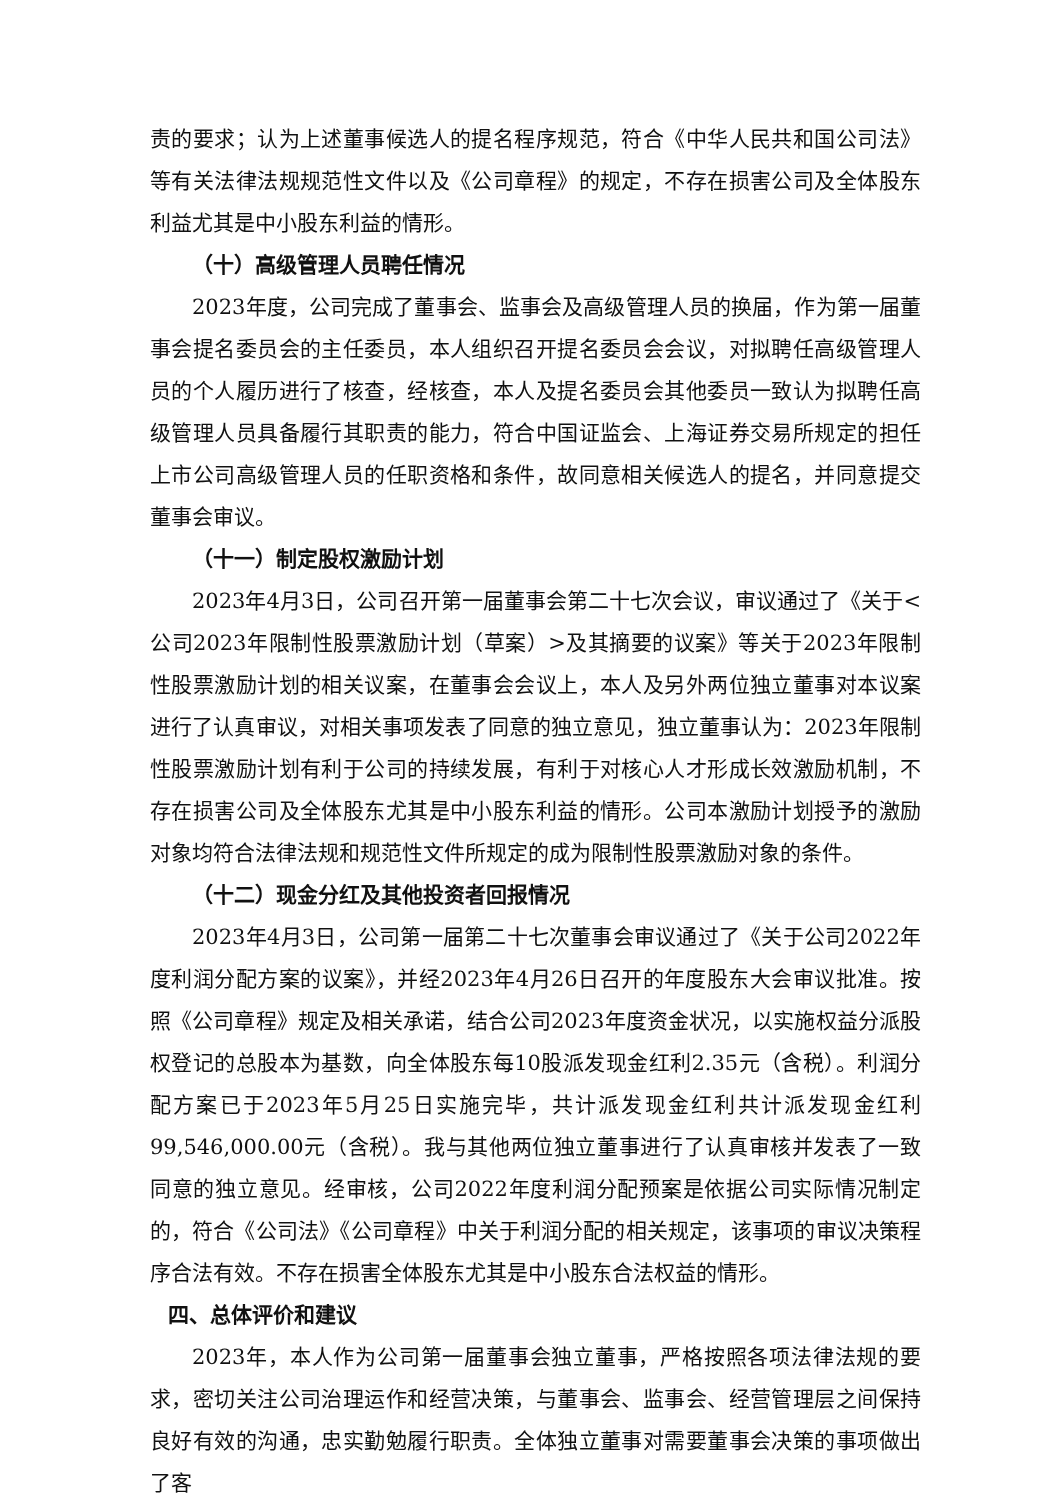责的要求；认为上述董事候选人的提名程序规范，符合《中华人民共和国公司法》等有关法律法规规范性文件以及《公司章程》的规定，不存在损害公司及全体股东利益尤其是中小股东利益的情形。
（十）高级管理人员聘任情况
2023年度，公司完成了董事会、监事会及高级管理人员的换届，作为第一届董事会提名委员会的主任委员，本人组织召开提名委员会会议，对拟聘任高级管理人员的个人履历进行了核查，经核查，本人及提名委员会其他委员一致认为拟聘任高级管理人员具备履行其职责的能力，符合中国证监会、上海证券交易所规定的担任上市公司高级管理人员的任职资格和条件，故同意相关候选人的提名，并同意提交董事会审议。
（十一）制定股权激励计划
2023年4月3日，公司召开第一届董事会第二十七次会议，审议通过了《关于<公司2023年限制性股票激励计划（草案）>及其摘要的议案》等关于2023年限制性股票激励计划的相关议案，在董事会会议上，本人及另外两位独立董事对本议案进行了认真审议，对相关事项发表了同意的独立意见，独立董事认为：2023年限制性股票激励计划有利于公司的持续发展，有利于对核心人才形成长效激励机制，不存在损害公司及全体股东尤其是中小股东利益的情形。公司本激励计划授予的激励对象均符合法律法规和规范性文件所规定的成为限制性股票激励对象的条件。
（十二）现金分红及其他投资者回报情况
2023年4月3日，公司第一届第二十七次董事会审议通过了《关于公司2022年度利润分配方案的议案》，并经2023年4月26日召开的年度股东大会审议批准。按照《公司章程》规定及相关承诺，结合公司2023年度资金状况，以实施权益分派股权登记的总股本为基数，向全体股东每10股派发现金红利2.35元（含税）。利润分配方案已于2023年5月25日实施完毕，共计派发现金红利共计派发现金红利99,546,000.00元（含税）。我与其他两位独立董事进行了认真审核并发表了一致同意的独立意见。经审核，公司2022年度利润分配预案是依据公司实际情况制定的，符合《公司法》《公司章程》中关于利润分配的相关规定，该事项的审议决策程序合法有效。不存在损害全体股东尤其是中小股东合法权益的情形。
四、总体评价和建议
2023年，本人作为公司第一届董事会独立董事，严格按照各项法律法规的要求，密切关注公司治理运作和经营决策，与董事会、监事会、经营管理层之间保持良好有效的沟通，忠实勤勉履行职责。全体独立董事对需要董事会决策的事项做出了客